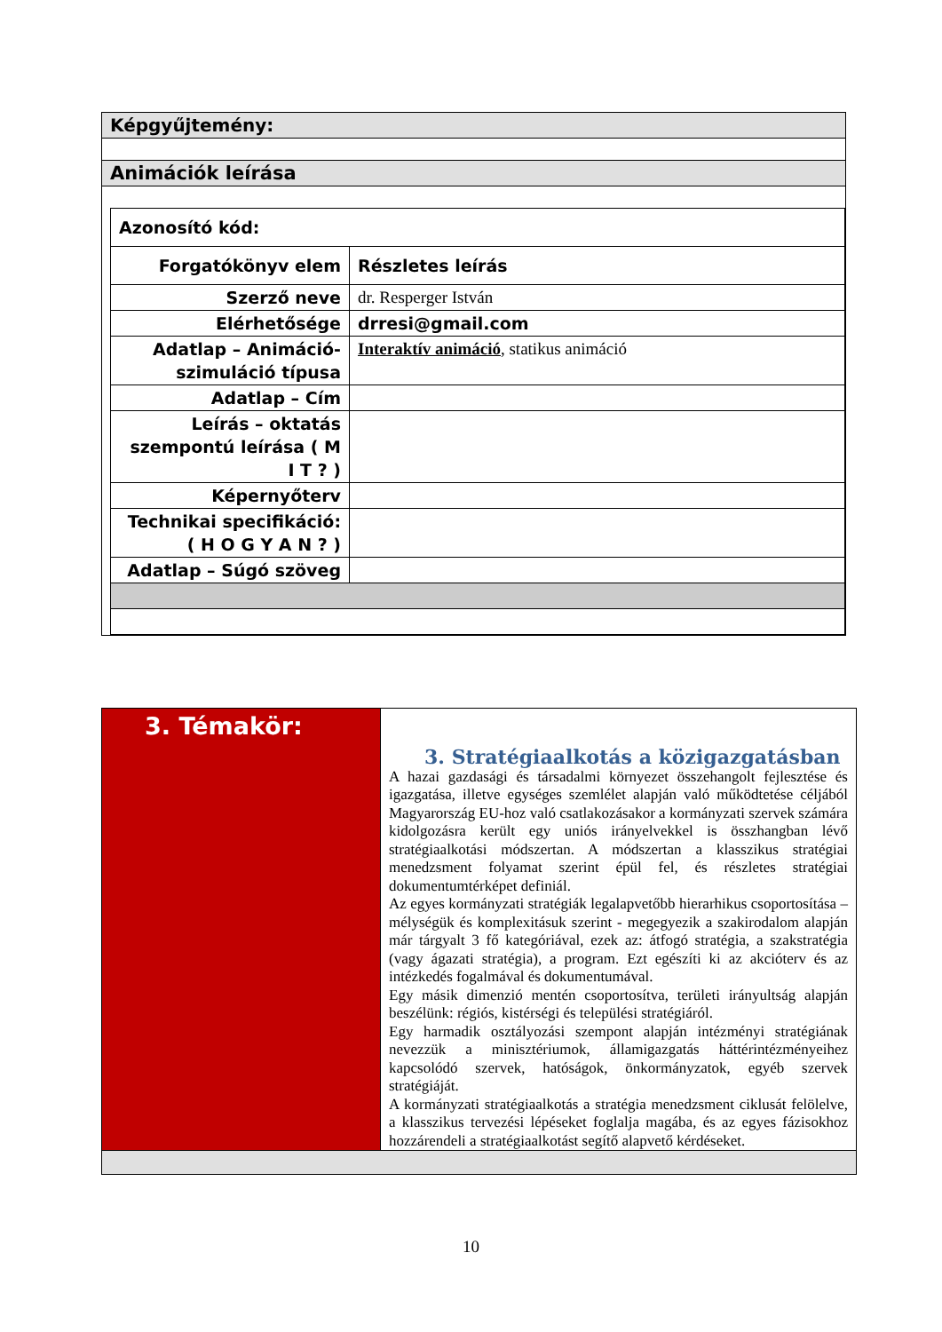| Képgyűjtemény: |
| Animációk leírása |
| / Azonosító kód: / / / Forgatókönyv elem / Részletes leírás / / Szerző neve / dr. Resperger István / / Elérhetősége / drresi@gmail.com / / Adatlap – Animáció-szimuláció típusa / Interaktív animáció , statikus animáció / / Adatlap – Cím / / / Leírás – oktatás szempontú leírása ( M I T ? ) / / / Képernyőterv / / / Technikai specifikáció: ( H O G Y A N ? ) / / / Adatlap – Súgó szöveg / / |
| 3. Témakör: | 3. Stratégiaalkotás a közigazgatásban A hazai gazdasági és társadalmi környezet összehangolt fejlesztése és igazgatása, illetve egységes szemlélet alapján való működtetése céljából Magyarország EU-hoz való csatlakozásakor a kormányzati szervek számára kidolgozásra került egy uniós irányelvekkel is összhangban lévő stratégiaalkotási módszertan. A módszertan a klasszikus stratégiai menedzsment folyamat szerint épül fel, és részletes stratégiai dokumentumtérképet definiál. Az egyes kormányzati stratégiák legalapvetőbb hierarhikus csoportosítása – mélységük és komplexitásuk szerint - megegyezik a szakirodalom alapján már tárgyalt 3 fő kategóriával, ezek az: átfogó stratégia, a szakstratégia (vagy ágazati stratégia), a program. Ezt egészíti ki az akcióterv és az intézkedés fogalmával és dokumentumával. Egy másik dimenzió mentén csoportosítva, területi irányultság alapján beszélünk: régiós, kistérségi és települési stratégiáról. Egy harmadik osztályozási szempont alapján intézményi stratégiának nevezzük a minisztériumok, államigazgatás háttérintézményeihez kapcsolódó szervek, hatóságok, önkormányzatok, egyéb szervek stratégiáját. A kormányzati stratégiaalkotás a stratégia menedzsment ciklusát felölelve, a klasszikus tervezési lépéseket foglalja magába, és az egyes fázisokhoz hozzárendeli a stratégiaalkotást segítő alapvető kérdéseket. |
10